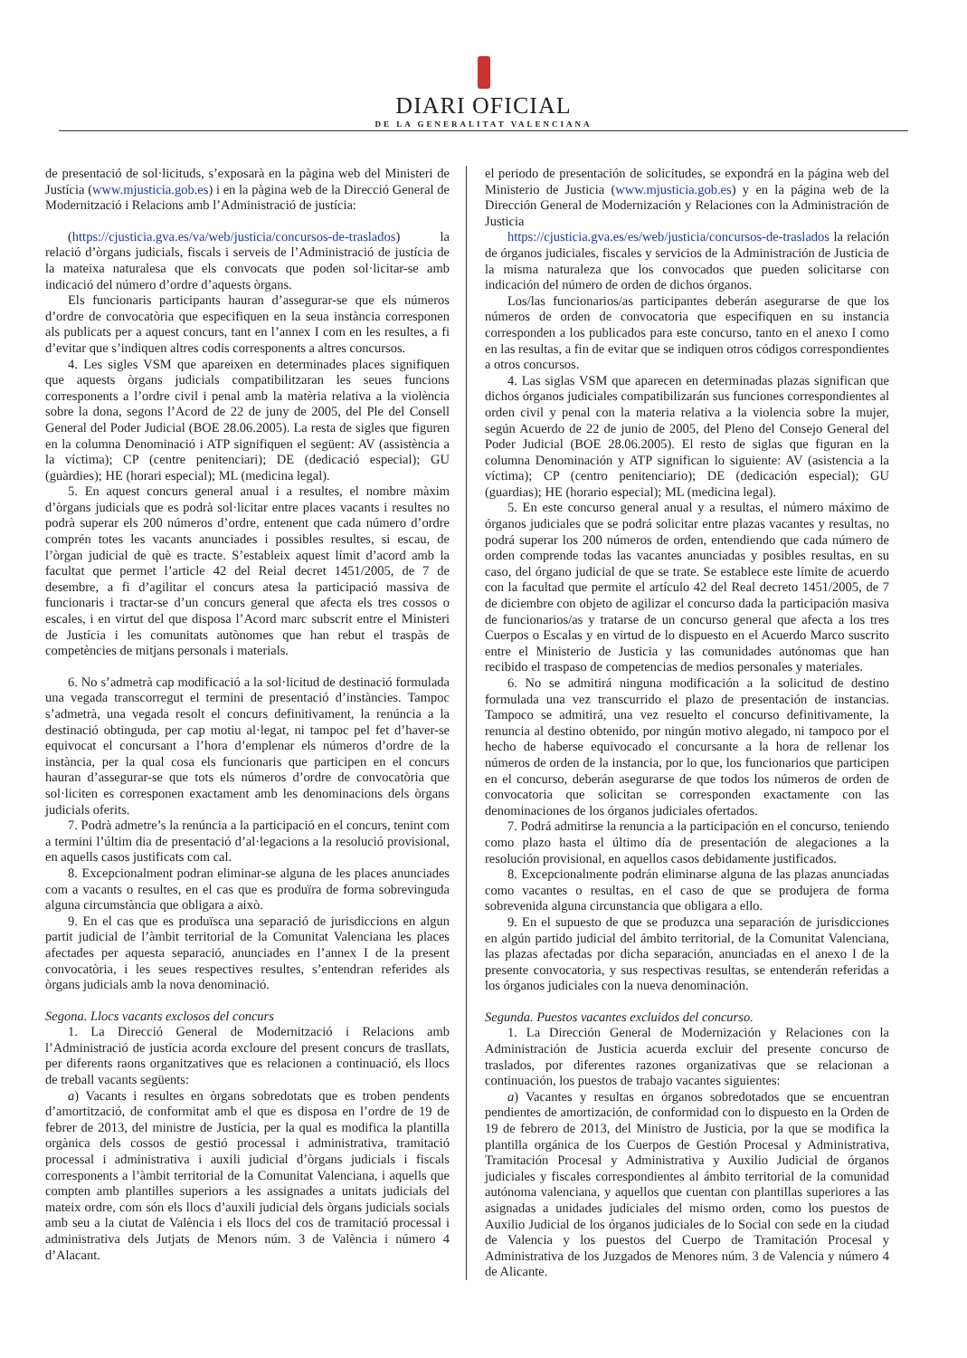DIARI OFICIAL
DE LA GENERALITAT VALENCIANA
de presentació de sol·licituds, s’exposarà en la pàgina web del Ministeri de Justícia (www.mjusticia.gob.es) i en la pàgina web de la Direcció General de Modernització i Relacions amb l’Administració de justícia:
(https://cjusticia.gva.es/va/web/justicia/concursos-de-traslados) la relació d’òrgans judicials, fiscals i serveis de l’Administració de justícia de la mateixa naturalesa que els convocats que poden sol·licitar-se amb indicació del número d’ordre d’aquests òrgans.
Els funcionaris participants hauran d’assegurar-se que els números d’ordre de convocatòria que especifiquen en la seua instància corresponen als publicats per a aquest concurs, tant en l’annex I com en les resultes, a fi d’evitar que s’indiquen altres codis corresponents a altres concursos.
4. Les sigles VSM que apareixen en determinades places signifiquen que aquests òrgans judicials compatibilitzaran les seues funcions corresponents a l’ordre civil i penal amb la matèria relativa a la violència sobre la dona, segons l’Acord de 22 de juny de 2005, del Ple del Consell General del Poder Judicial (BOE 28.06.2005). La resta de sigles que figuren en la columna Denominació i ATP signifiquen el següent: AV (assistència a la víctima); CP (centre penitenciari); DE (dedicació especial); GU (guàrdies); HE (horari especial); ML (medicina legal).
5. En aquest concurs general anual i a resultes, el nombre màxim d’òrgans judicials que es podrà sol·licitar entre places vacants i resultes no podrà superar els 200 números d’ordre, entenent que cada número d’ordre comprén totes les vacants anunciades i possibles resultes, si escau, de l’òrgan judicial de què es tracte. S’estableix aquest límit d’acord amb la facultat que permet l’article 42 del Reial decret 1451/2005, de 7 de desembre, a fi d’agilitar el concurs atesa la participació massiva de funcionaris i tractar-se d’un concurs general que afecta els tres cossos o escales, i en virtut del que disposa l’Acord marc subscrit entre el Ministeri de Justícia i les comunitats autònomes que han rebut el traspàs de competències de mitjans personals i materials.
6. No s’admetrà cap modificació a la sol·licitud de destinació formulada una vegada transcorregut el termini de presentació d’instàncies. Tampoc s’admetrà, una vegada resolt el concurs definitivament, la renúncia a la destinació obtinguda, per cap motiu al·legat, ni tampoc pel fet d’haver-se equivocat el concursant a l’hora d’emplenar els números d’ordre de la instància, per la qual cosa els funcionaris que participen en el concurs hauran d’assegurar-se que tots els números d’ordre de convocatòria que sol·liciten es corresponen exactament amb les denominacions dels òrgans judicials oferits.
7. Podrà admetre’s la renúncia a la participació en el concurs, tenint com a termini l’últim dia de presentació d’al·legacions a la resolució provisional, en aquells casos justificats com cal.
8. Excepcionalment podran eliminar-se alguna de les places anunciades com a vacants o resultes, en el cas que es produïra de forma sobrevinguda alguna circumstància que obligara a això.
9. En el cas que es produïsca una separació de jurisdiccions en algun partit judicial de l’àmbit territorial de la Comunitat Valenciana les places afectades per aquesta separació, anunciades en l’annex I de la present convocatòria, i les seues respectives resultes, s’entendran referides als òrgans judicials amb la nova denominació.
Segona. Llocs vacants exclosos del concurs
1. La Direcció General de Modernització i Relacions amb l’Administració de justícia acorda excloure del present concurs de trasllats, per diferents raons organitzatives que es relacionen a continuació, els llocs de treball vacants següents:
a) Vacants i resultes en òrgans sobredotats que es troben pendents d’amortització, de conformitat amb el que es disposa en l’ordre de 19 de febrer de 2013, del ministre de Justícia, per la qual es modifica la plantilla orgànica dels cossos de gestió processal i administrativa, tramitació processal i administrativa i auxili judicial d’òrgans judicials i fiscals corresponents a l’àmbit territorial de la Comunitat Valenciana, i aquells que compten amb plantilles superiors a les assignades a unitats judicials del mateix ordre, com són els llocs d’auxili judicial dels òrgans judicials socials amb seu a la ciutat de València i els llocs del cos de tramitació processal i administrativa dels Jutjats de Menors núm. 3 de València i número 4 d’Alacant.
el periodo de presentación de solicitudes, se expondrá en la página web del Ministerio de Justicia (www.mjusticia.gob.es) y en la página web de la Dirección General de Modernización y Relaciones con la Administración de Justicia
https://cjusticia.gva.es/es/web/justicia/concursos-de-traslados la relación de órganos judiciales, fiscales y servicios de la Administración de Justicia de la misma naturaleza que los convocados que pueden solicitarse con indicación del número de orden de dichos órganos.
Los/las funcionarios/as participantes deberán asegurarse de que los números de orden de convocatoria que especifiquen en su instancia corresponden a los publicados para este concurso, tanto en el anexo I como en las resultas, a fin de evitar que se indiquen otros códigos correspondientes a otros concursos.
4. Las siglas VSM que aparecen en determinadas plazas significan que dichos órganos judiciales compatibilizarán sus funciones correspondientes al orden civil y penal con la materia relativa a la violencia sobre la mujer, según Acuerdo de 22 de junio de 2005, del Pleno del Consejo General del Poder Judicial (BOE 28.06.2005). El resto de siglas que figuran en la columna Denominación y ATP significan lo siguiente: AV (asistencia a la víctima); CP (centro penitenciario); DE (dedicación especial); GU (guardias); HE (horario especial); ML (medicina legal).
5. En este concurso general anual y a resultas, el número máximo de órganos judiciales que se podrá solicitar entre plazas vacantes y resultas, no podrá superar los 200 números de orden, entendiendo que cada número de orden comprende todas las vacantes anunciadas y posibles resultas, en su caso, del órgano judicial de que se trate. Se establece este límite de acuerdo con la facultad que permite el artículo 42 del Real decreto 1451/2005, de 7 de diciembre con objeto de agilizar el concurso dada la participación masiva de funcionarios/as y tratarse de un concurso general que afecta a los tres Cuerpos o Escalas y en virtud de lo dispuesto en el Acuerdo Marco suscrito entre el Ministerio de Justicia y las comunidades autónomas que han recibido el traspaso de competencias de medios personales y materiales.
6. No se admitirá ninguna modificación a la solicitud de destino formulada una vez transcurrido el plazo de presentación de instancias. Tampoco se admitirá, una vez resuelto el concurso definitivamente, la renuncia al destino obtenido, por ningún motivo alegado, ni tampoco por el hecho de haberse equivocado el concursante a la hora de rellenar los números de orden de la instancia, por lo que, los funcionarios que participen en el concurso, deberán asegurarse de que todos los números de orden de convocatoria que solicitan se corresponden exactamente con las denominaciones de los órganos judiciales ofertados.
7. Podrá admitirse la renuncia a la participación en el concurso, teniendo como plazo hasta el último día de presentación de alegaciones a la resolución provisional, en aquellos casos debidamente justificados.
8. Excepcionalmente podrán eliminarse alguna de las plazas anunciadas como vacantes o resultas, en el caso de que se produjera de forma sobrevenida alguna circunstancia que obligara a ello.
9. En el supuesto de que se produzca una separación de jurisdicciones en algún partido judicial del ámbito territorial, de la Comunitat Valenciana, las plazas afectadas por dicha separación, anunciadas en el anexo I de la presente convocatoria, y sus respectivas resultas, se entenderán referidas a los órganos judiciales con la nueva denominación.
Segunda. Puestos vacantes excluidos del concurso.
1. La Dirección General de Modernización y Relaciones con la Administración de Justicia acuerda excluir del presente concurso de traslados, por diferentes razones organizativas que se relacionan a continuación, los puestos de trabajo vacantes siguientes:
a) Vacantes y resultas en órganos sobredotados que se encuentran pendientes de amortización, de conformidad con lo dispuesto en la Orden de 19 de febrero de 2013, del Ministro de Justicia, por la que se modifica la plantilla orgánica de los Cuerpos de Gestión Procesal y Administrativa, Tramitación Procesal y Administrativa y Auxilio Judicial de órganos judiciales y fiscales correspondientes al ámbito territorial de la comunidad autónoma valenciana, y aquellos que cuentan con plantillas superiores a las asignadas a unidades judiciales del mismo orden, como los puestos de Auxilio Judicial de los órganos judiciales de lo Social con sede en la ciudad de Valencia y los puestos del Cuerpo de Tramitación Procesal y Administrativa de los Juzgados de Menores núm. 3 de Valencia y número 4 de Alicante.